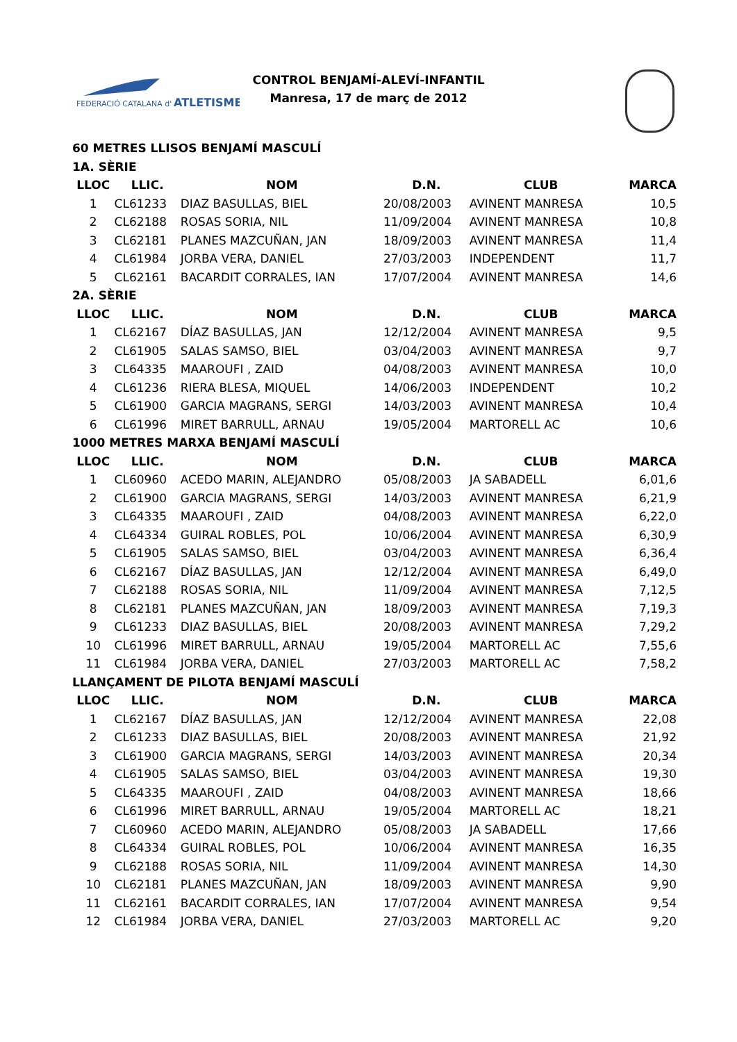FEDERACIÓ CATALANA d'
ATLETISME
CONTROL BENJAMÍ-ALEVÍ-INFANTIL
Manresa, 17 de març de 2012
| 60 METRES LLISOS BENJAMÍ MASCULÍ | | | | | |
| 1A. SÈRIE | | | | | |
| LLOC | LLIC. | NOM | D.N. | CLUB | MARCA |
| 1 | CL61233 | DIAZ BASULLAS, BIEL | 20/08/2003 | AVINENT MANRESA | 10,5 |
| 2 | CL62188 | ROSAS SORIA, NIL | 11/09/2004 | AVINENT MANRESA | 10,8 |
| 3 | CL62181 | PLANES MAZCUÑAN, JAN | 18/09/2003 | AVINENT MANRESA | 11,4 |
| 4 | CL61984 | JORBA VERA, DANIEL | 27/03/2003 | INDEPENDENT | 11,7 |
| 5 | CL62161 | BACARDIT CORRALES, IAN | 17/07/2004 | AVINENT MANRESA | 14,6 |
| 2A. SÈRIE | | | | | |
| LLOC | LLIC. | NOM | D.N. | CLUB | MARCA |
| 1 | CL62167 | DÍAZ BASULLAS, JAN | 12/12/2004 | AVINENT MANRESA | 9,5 |
| 2 | CL61905 | SALAS SAMSO, BIEL | 03/04/2003 | AVINENT MANRESA | 9,7 |
| 3 | CL64335 | MAAROUFI , ZAID | 04/08/2003 | AVINENT MANRESA | 10,0 |
| 4 | CL61236 | RIERA BLESA, MIQUEL | 14/06/2003 | INDEPENDENT | 10,2 |
| 5 | CL61900 | GARCIA MAGRANS, SERGI | 14/03/2003 | AVINENT MANRESA | 10,4 |
| 6 | CL61996 | MIRET BARRULL, ARNAU | 19/05/2004 | MARTORELL AC | 10,6 |
| 1000 METRES MARXA BENJAMÍ MASCULÍ | | | | | |
| LLOC | LLIC. | NOM | D.N. | CLUB | MARCA |
| 1 | CL60960 | ACEDO MARIN, ALEJANDRO | 05/08/2003 | JA SABADELL | 6,01,6 |
| 2 | CL61900 | GARCIA MAGRANS, SERGI | 14/03/2003 | AVINENT MANRESA | 6,21,9 |
| 3 | CL64335 | MAAROUFI , ZAID | 04/08/2003 | AVINENT MANRESA | 6,22,0 |
| 4 | CL64334 | GUIRAL ROBLES, POL | 10/06/2004 | AVINENT MANRESA | 6,30,9 |
| 5 | CL61905 | SALAS SAMSO, BIEL | 03/04/2003 | AVINENT MANRESA | 6,36,4 |
| 6 | CL62167 | DÍAZ BASULLAS, JAN | 12/12/2004 | AVINENT MANRESA | 6,49,0 |
| 7 | CL62188 | ROSAS SORIA, NIL | 11/09/2004 | AVINENT MANRESA | 7,12,5 |
| 8 | CL62181 | PLANES MAZCUÑAN, JAN | 18/09/2003 | AVINENT MANRESA | 7,19,3 |
| 9 | CL61233 | DIAZ BASULLAS, BIEL | 20/08/2003 | AVINENT MANRESA | 7,29,2 |
| 10 | CL61996 | MIRET BARRULL, ARNAU | 19/05/2004 | MARTORELL AC | 7,55,6 |
| 11 | CL61984 | JORBA VERA, DANIEL | 27/03/2003 | MARTORELL AC | 7,58,2 |
| LLANÇAMENT DE PILOTA BENJAMÍ MASCULÍ | | | | | |
| LLOC | LLIC. | NOM | D.N. | CLUB | MARCA |
| 1 | CL62167 | DÍAZ BASULLAS, JAN | 12/12/2004 | AVINENT MANRESA | 22,08 |
| 2 | CL61233 | DIAZ BASULLAS, BIEL | 20/08/2003 | AVINENT MANRESA | 21,92 |
| 3 | CL61900 | GARCIA MAGRANS, SERGI | 14/03/2003 | AVINENT MANRESA | 20,34 |
| 4 | CL61905 | SALAS SAMSO, BIEL | 03/04/2003 | AVINENT MANRESA | 19,30 |
| 5 | CL64335 | MAAROUFI , ZAID | 04/08/2003 | AVINENT MANRESA | 18,66 |
| 6 | CL61996 | MIRET BARRULL, ARNAU | 19/05/2004 | MARTORELL AC | 18,21 |
| 7 | CL60960 | ACEDO MARIN, ALEJANDRO | 05/08/2003 | JA SABADELL | 17,66 |
| 8 | CL64334 | GUIRAL ROBLES, POL | 10/06/2004 | AVINENT MANRESA | 16,35 |
| 9 | CL62188 | ROSAS SORIA, NIL | 11/09/2004 | AVINENT MANRESA | 14,30 |
| 10 | CL62181 | PLANES MAZCUÑAN, JAN | 18/09/2003 | AVINENT MANRESA | 9,90 |
| 11 | CL62161 | BACARDIT CORRALES, IAN | 17/07/2004 | AVINENT MANRESA | 9,54 |
| 12 | CL61984 | JORBA VERA, DANIEL | 27/03/2003 | MARTORELL AC | 9,20 |